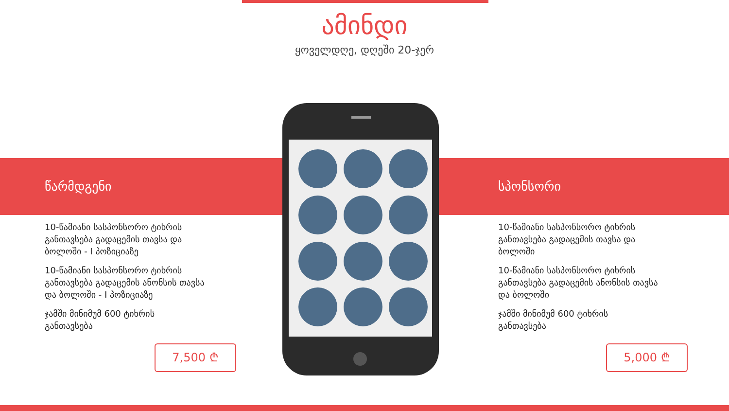ამინდი
ყოველდღე, დღეში 20-ჯერ
წარმდგენი
10-წამიანი სასპონსორო ტიხრის განთავსება გადაცემის თავსა და ბოლოში - I პოზიციაზე
10-წამიანი სასპონსორო ტიხრის განთავსება გადაცემის ანონსის თავსა და ბოლოში - I პოზიციაზე
ჯამში მინიმუმ 600 ტიხრის განთავსება
7,500 ₾
სპონსორი
10-წამიანი სასპონსორო ტიხრის განთავსება გადაცემის თავსა და ბოლოში
10-წამიანი სასპონსორო ტიხრის განთავსება გადაცემის ანონსის თავსა და ბოლოში
ჯამში მინიმუმ 600 ტიხრის განთავსება
5,000 ₾